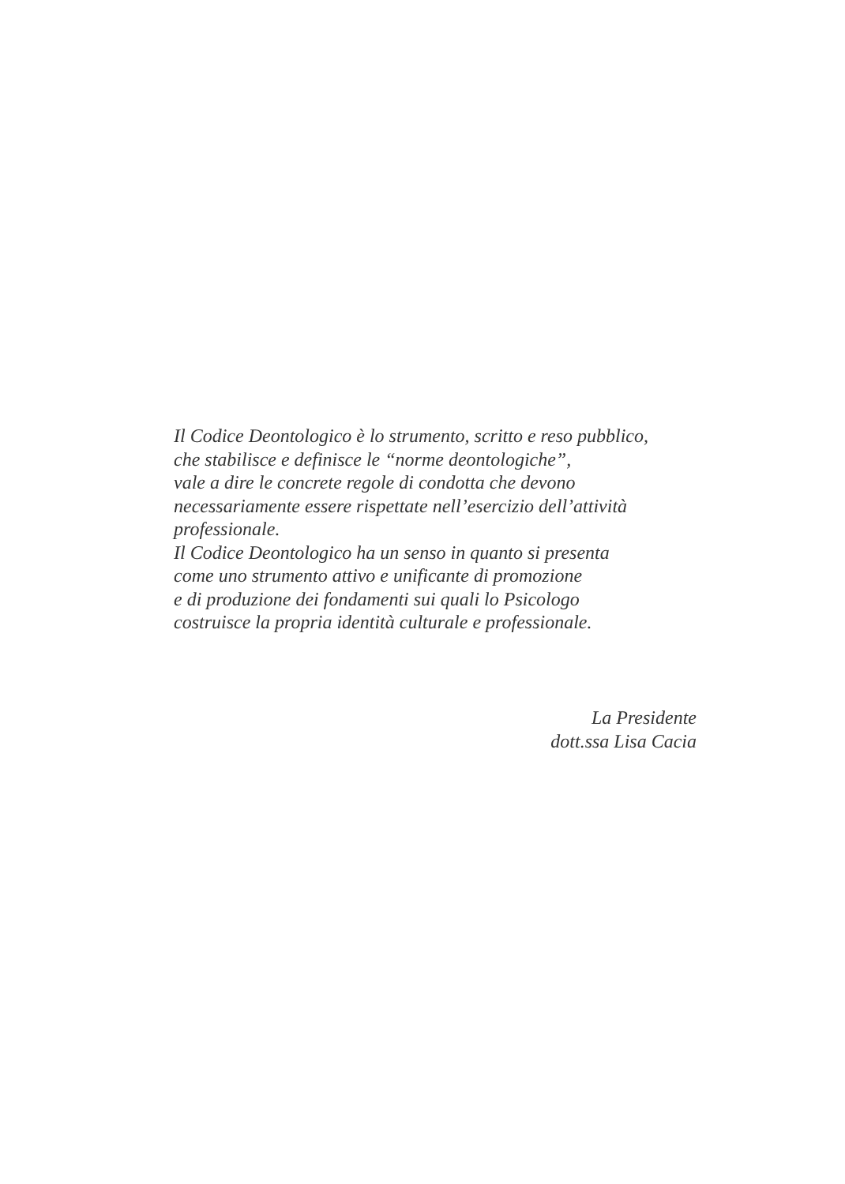Il Codice Deontologico è lo strumento, scritto e reso pubblico,
che stabilisce e definisce le “norme deontologiche”,
vale a dire le concrete regole di condotta che devono
necessariamente essere rispettate nell’esercizio dell’attività
professionale.
Il Codice Deontologico ha un senso in quanto si presenta
come uno strumento attivo e unificante di promozione
e di produzione dei fondamenti sui quali lo Psicologo
costruisce la propria identità culturale e professionale.
La Presidente
dott.ssa Lisa Cacia